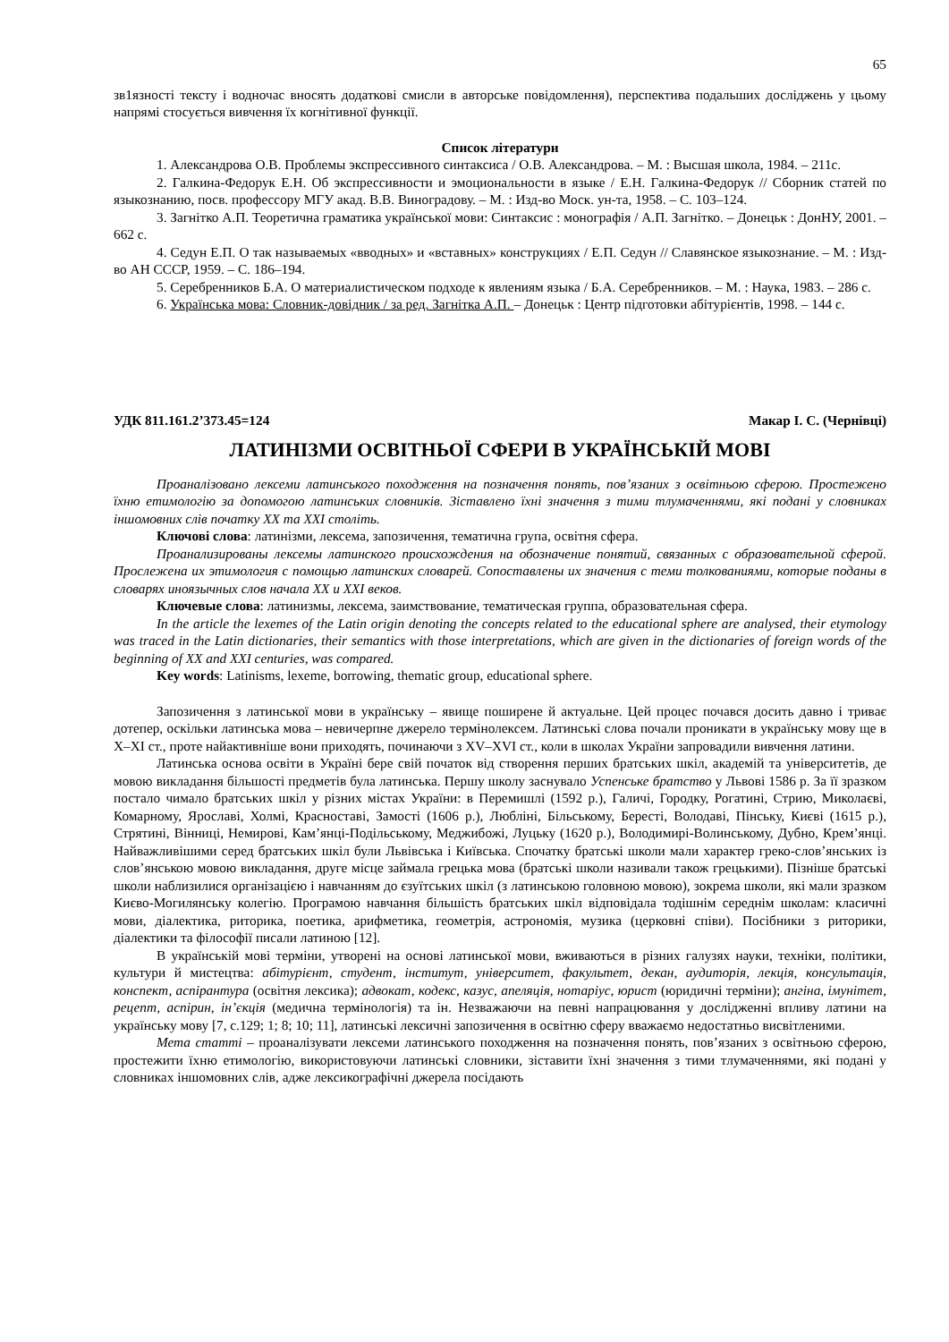65
зв1язності тексту і водночас вносять додаткові смисли в авторське повідомлення), перспектива подальших досліджень у цьому напрямі стосується вивчення їх когнітивної функції.
Список літератури
1. Александрова О.В. Проблемы экспрессивного синтаксиса / О.В. Александрова. – М. : Высшая школа, 1984. – 211с.
2. Галкина-Федорук Е.Н. Об экспрессивности и эмоциональности в языке / Е.Н. Галкина-Федорук // Сборник статей по языкознанию, посв. профессору МГУ акад. В.В. Виноградову. – М. : Изд-во Моск. ун-та, 1958. – С. 103–124.
3. Загнітко А.П. Теоретична граматика української мови: Синтаксис : монографія / А.П. Загнітко. – Донецьк : ДонНУ, 2001. – 662 с.
4. Седун Е.П. О так называемых «вводных» и «вставных» конструкциях / Е.П. Седун // Славянское языкознание. – М. : Изд-во АН СССР, 1959. – С. 186–194.
5. Серебренников Б.А. О материалистическом подходе к явлениям языка / Б.А. Серебренников. – М. : Наука, 1983. – 286 с.
6. Українська мова: Словник-довідник / за ред. Загнітка А.П. – Донецьк : Центр підготовки абітурієнтів, 1998. – 144 с.
УДК 811.161.2’373.45=124 Макар І. С. (Чернівці)
ЛАТИНІЗМИ ОСВІТНЬОЇ СФЕРИ В УКРАЇНСЬКІЙ МОВІ
Проаналізовано лексеми латинського походження на позначення понять, пов’язаних з освітньою сферою. Простежено їхню етимологію за допомогою латинських словників. Зіставлено їхні значення з тими тлумаченнями, які подані у словниках іншомовних слів початку ХХ та ХХІ століть.
Ключові слова: латинізми, лексема, запозичення, тематична група, освітня сфера.
Проанализированы лексемы латинского происхождения на обозначение понятий, связанных с образовательной сферой. Прослежена их этимология с помощью латинских словарей. Сопоставлены их значения с теми толкованиями, которые поданы в словарях иноязычных слов начала ХХ и ХХІ веков.
Ключевые слова: латинизмы, лексема, заимствование, тематическая группа, образовательная сфера.
In the article the lexemes of the Latin origin denoting the concepts related to the educational sphere are analysed, their etymology was traced in the Latin dictionaries, their semantics with those interpretations, which are given in the dictionaries of foreign words of the beginning of XX and XXI centuries, was compared.
Key words: Latinisms, lexeme, borrowing, thematic group, educational sphere.
Запозичення з латинської мови в українську – явище поширене й актуальне. Цей процес почався досить давно і триває дотепер, оскільки латинська мова – невичерпне джерело термінолексем. Латинські слова почали проникати в українську мову ще в Х–ХІ ст., проте найактивніше вони приходять, починаючи з XV–XVI ст., коли в школах України запровадили вивчення латини.
Латинська основа освіти в Україні бере свій початок від створення перших братських шкіл, академій та університетів, де мовою викладання більшості предметів була латинська. Першу школу заснувало Успенське братство у Львові 1586 р. За її зразком постало чимало братських шкіл у різних містах України: в Перемишлі (1592 р.), Галичі, Городку, Рогатині, Стрию, Миколаєві, Комарному, Ярославі, Холмі, Красноставі, Замості (1606 р.), Любліні, Більському, Бересті, Володаві, Пінську, Києві (1615 р.), Стрятині, Вінниці, Немирові, Кам’янці-Подільському, Меджибожі, Луцьку (1620 р.), Володимирі-Волинському, Дубно, Крем’янці. Найважливішими серед братських шкіл були Львівська і Київська. Спочатку братські школи мали характер греко-слов’янських із слов’янською мовою викладання, друге місце займала грецька мова (братські школи називали також грецькими). Пізніше братські школи наблизилися організацією і навчанням до єзуїтських шкіл (з латинською головною мовою), зокрема школи, які мали зразком Києво-Могилянську колегію. Програмою навчання більшість братських шкіл відповідала тодішнім середнім школам: класичні мови, діалектика, риторика, поетика, арифметика, геометрія, астрономія, музика (церковні співи). Посібники з риторики, діалектики та філософії писали латиною [12].
В українській мові терміни, утворені на основі латинської мови, вживаються в різних галузях науки, техніки, політики, культури й мистецтва: абітурієнт, студент, інститут, університет, факультет, декан, аудиторія, лекція, консультація, конспект, аспірантура (освітня лексика); адвокат, кодекс, казус, апеляція, нотаріус, юрист (юридичні терміни); ангіна, імунітет, рецепт, аспірин, ін’єкція (медична термінологія) та ін. Незважаючи на певні напрацювання у дослідженні впливу латини на українську мову [7, с.129; 1; 8; 10; 11], латинські лексичні запозичення в освітню сферу вважаємо недостатньо висвітленими.
Мета статті – проаналізувати лексеми латинського походження на позначення понять, пов’язаних з освітньою сферою, простежити їхню етимологію, використовуючи латинські словники, зіставити їхні значення з тими тлумаченнями, які подані у словниках іншомовних слів, адже лексикографічні джерела посідають